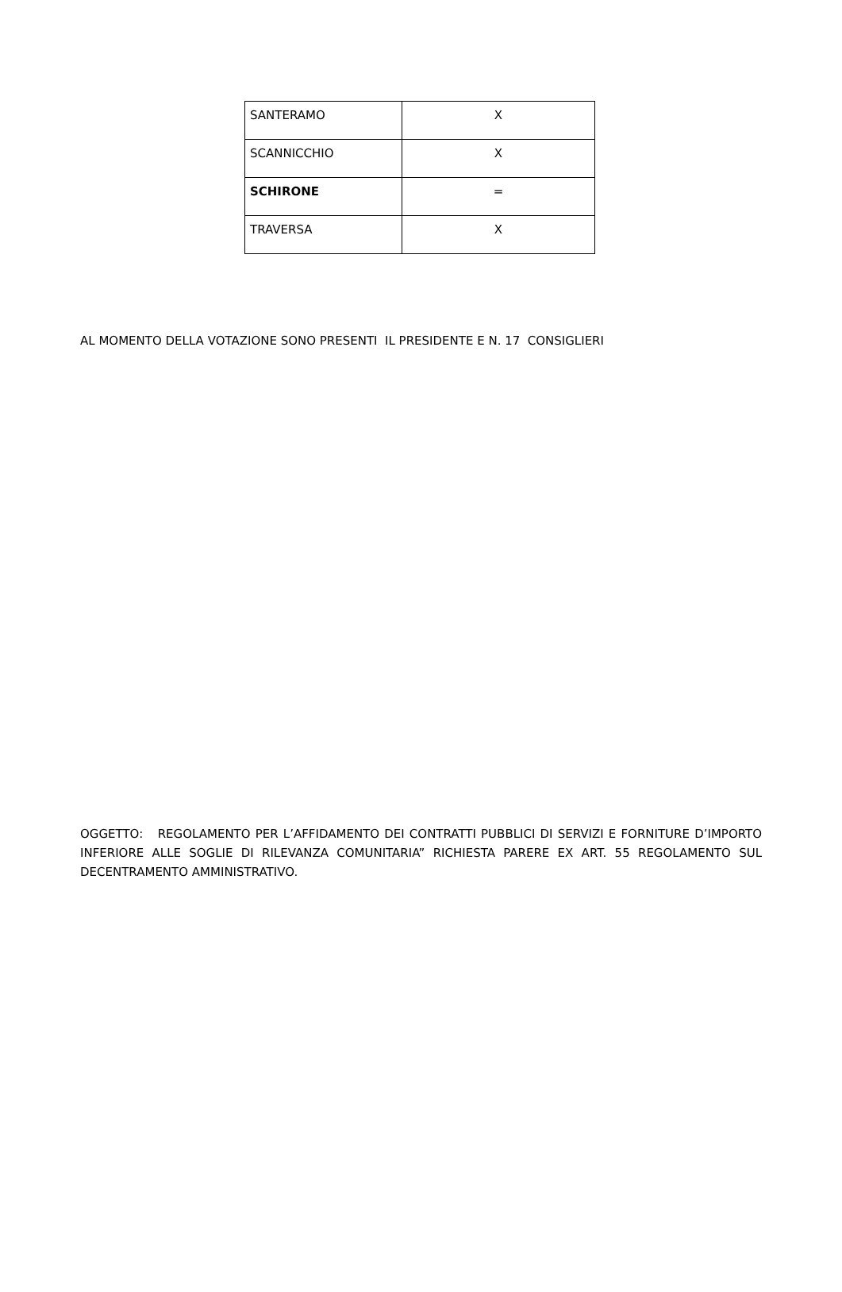| SANTERAMO | X |
| SCANNICCHIO | X |
| SCHIRONE | = |
| TRAVERSA | X |
AL MOMENTO DELLA VOTAZIONE SONO PRESENTI IL PRESIDENTE E N. 17 CONSIGLIERI
OGGETTO: REGOLAMENTO PER L’AFFIDAMENTO DEI CONTRATTI PUBBLICI DI SERVIZI E FORNITURE D’IMPORTO INFERIORE ALLE SOGLIE DI RILEVANZA COMUNITARIA” RICHIESTA PARERE EX ART. 55 REGOLAMENTO SUL DECENTRAMENTO AMMINISTRATIVO.